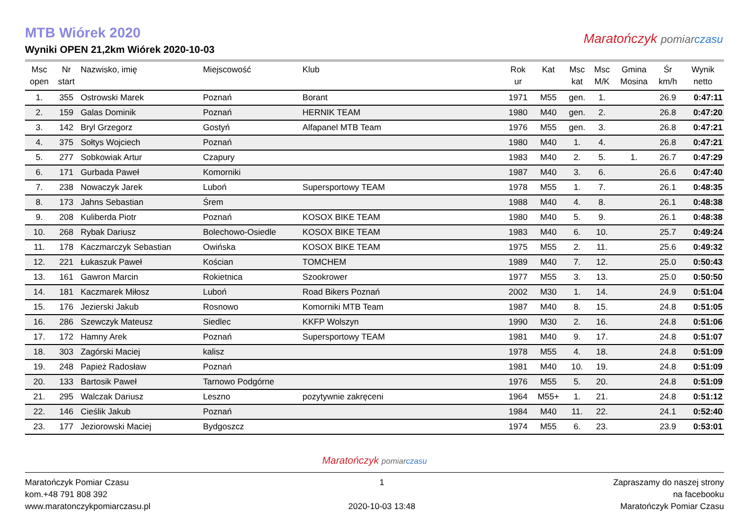MTB Wiórek 2020
Wyniki OPEN 21,2km Wiórek 2020-10-03
Maratończyk pomiar czasu
| Msc open | Nr start | Nazwisko, imię | Miejscowość | Klub | Rok ur | Kat | Msc kat | Msc M/K | Gmina Mosina | Śr km/h | Wynik netto |
| --- | --- | --- | --- | --- | --- | --- | --- | --- | --- | --- | --- |
| 1. | 355 | Ostrowski Marek | Poznań | Borant | 1971 | M55 | gen. | 1. | | 26.9 | 0:47:11 |
| 2. | 159 | Galas Dominik | Poznań | HERNIK TEAM | 1980 | M40 | gen. | 2. | | 26.8 | 0:47:20 |
| 3. | 142 | Bryl Grzegorz | Gostyń | Alfapanel MTB Team | 1976 | M55 | gen. | 3. | | 26.8 | 0:47:21 |
| 4. | 375 | Sołtys Wojciech | Poznań | | 1980 | M40 | 1. | 4. | | 26.8 | 0:47:21 |
| 5. | 277 | Sobkowiak Artur | Czapury | | 1983 | M40 | 2. | 5. | 1. | 26.7 | 0:47:29 |
| 6. | 171 | Gurbada Paweł | Komorniki | | 1987 | M40 | 3. | 6. | | 26.6 | 0:47:40 |
| 7. | 238 | Nowaczyk Jarek | Luboń | Supersportowy TEAM | 1978 | M55 | 1. | 7. | | 26.1 | 0:48:35 |
| 8. | 173 | Jahns Sebastian | Śrem | | 1988 | M40 | 4. | 8. | | 26.1 | 0:48:38 |
| 9. | 208 | Kuliberda Piotr | Poznań | KOSOX BIKE TEAM | 1980 | M40 | 5. | 9. | | 26.1 | 0:48:38 |
| 10. | 268 | Rybak Dariusz | Bolechowo-Osiedle | KOSOX BIKE TEAM | 1983 | M40 | 6. | 10. | | 25.7 | 0:49:24 |
| 11. | 178 | Kaczmarczyk Sebastian | Owińska | KOSOX BIKE TEAM | 1975 | M55 | 2. | 11. | | 25.6 | 0:49:32 |
| 12. | 221 | Łukaszuk Paweł | Kościan | TOMCHEM | 1989 | M40 | 7. | 12. | | 25.0 | 0:50:43 |
| 13. | 161 | Gawron Marcin | Rokietnica | Szookrower | 1977 | M55 | 3. | 13. | | 25.0 | 0:50:50 |
| 14. | 181 | Kaczmarek Miłosz | Luboń | Road Bikers Poznań | 2002 | M30 | 1. | 14. | | 24.9 | 0:51:04 |
| 15. | 176 | Jezierski Jakub | Rosnowo | Komorniki MTB Team | 1987 | M40 | 8. | 15. | | 24.8 | 0:51:05 |
| 16. | 286 | Szewczyk Mateusz | Siedlec | KKFP Wolszyn | 1990 | M30 | 2. | 16. | | 24.8 | 0:51:06 |
| 17. | 172 | Hamny Arek | Poznań | Supersportowy TEAM | 1981 | M40 | 9. | 17. | | 24.8 | 0:51:07 |
| 18. | 303 | Zagórski Maciej | kalisz | | 1978 | M55 | 4. | 18. | | 24.8 | 0:51:09 |
| 19. | 248 | Papież Radosław | Poznań | | 1981 | M40 | 10. | 19. | | 24.8 | 0:51:09 |
| 20. | 133 | Bartosik Paweł | Tarnowo Podgórne | | 1976 | M55 | 5. | 20. | | 24.8 | 0:51:09 |
| 21. | 295 | Walczak Dariusz | Leszno | pozytywnie zakręceni | 1964 | M55+ | 1. | 21. | | 24.8 | 0:51:12 |
| 22. | 146 | Cieślik Jakub | Poznań | | 1984 | M40 | 11. | 22. | | 24.1 | 0:52:40 |
| 23. | 177 | Jeziorowski Maciej | Bydgoszcz | | 1974 | M55 | 6. | 23. | | 23.9 | 0:53:01 |
Maratończyk pomiar czasu
Maratończyk Pomiar Czasu
kom.+48 791 808 392
www.maratonczykpomiarczasu.pl
1
2020-10-03 13:48
Zapraszamy do naszej strony
na facebooku
Maratończyk Pomiar Czasu